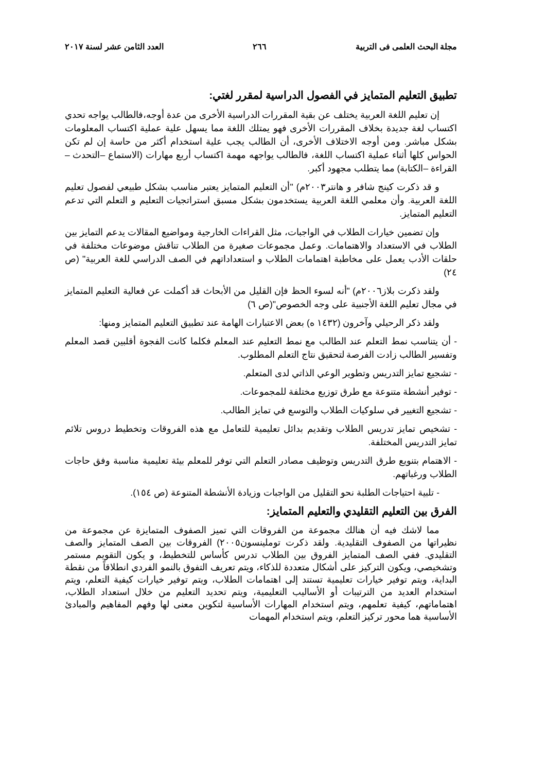مجلة البحث العلمى فى التربية ٢٦٦ العدد الثامن عشر لسنة ٢٠١٧
تطبيق التعليم المتمايز في الفصول الدراسية لمقرر لغتي:
إن تعليم اللغة العربية يختلف عن بقية المقررات الدراسية الأخرى من عدة أوجه،فالطالب يواجه تحدي اكتساب لغة جديدة بخلاف المقررات الأخرى فهو يمتلك اللغة مما يسهل علية عملية اكتساب المعلومات بشكل مباشر. ومن أوجه الاختلاف الأخرى، أن الطالب يجب علية استخدام أكثر من حاسة إن لم تكن الحواس كلها أثناء عملية اكتساب اللغة، فالطالب يواجهه مهمة اكتساب أربع مهارات (الاستماع –التحدث –القراءة –الكتابة) مما يتطلب مجهود أكبر.
و قد ذكرت كينج شافر و هانتر٢٠٠٣م) "أن التعليم المتمايز يعتبر مناسب بشكل طبيعي لفصول تعليم اللغة العربية. وأن معلمي اللغة العربية يستخدمون بشكل مسبق استراتجيات التعليم و التعلم التي تدعم التعليم المتمايز.
وإن تضمين خيارات الطلاب في الواجبات، مثل القراءات الخارجية ومواضيع المقالات يدعم التمايز بين الطلاب في الاستعداد والاهتمامات. وعمل مجموعات صغيرة من الطلاب تناقش موضوعات مختلفة في حلقات الأدب يعمل على مخاطبة اهتمامات الطلاب و استعداداتهم في الصف الدراسي للغة العربية" (ص ٢٤)
ولقد ذكرت بلاز٢٠٠٦م) "أنه لسوء الحظ فإن القليل من الأبحاث قد أكملت عن فعالية التعليم المتمايز في مجال تعليم اللغة الأجنبية على وجه الخصوص"(ص ٦)
ولقد ذكر الرحيلي وآخرون (١٤٣٢ ه) بعض الاعتبارات الهامة عند تطبيق التعليم المتمايز ومنها:
- أن يتناسب نمط التعلم عند الطالب مع نمط التعليم عند المعلم فكلما كانت الفجوة أقلبين قصد المعلم وتفسير الطالب زادت الفرصة لتحقيق نتاج التعلم المطلوب.
- تشجيع تمايز التدريس وتطوير الوعي الذاتي لدى المتعلم.
- توفير أنشطة متنوعة مع طرق توزيع مختلفة للمجموعات.
- تشجيع التغيير في سلوكيات الطلاب والتوسع في تمايز الطالب.
- تشخيص تمايز تدريس الطلاب وتقديم بدائل تعليمية للتعامل مع هذه الفروقات وتخطيط دروس تلائم تمايز التدريس المختلفة.
- الاهتمام بتنويع طرق التدريس وتوظيف مصادر التعلم التي توفر للمعلم بيئة تعليمية مناسبة وفق حاجات الطلاب ورغباتهم.
- تلبية احتياجات الطلبة نحو التقليل من الواجبات وزيادة الأنشطة المتنوعة (ص ١٥٤).
الفرق بين التعليم التقليدي والتعليم المتمايز:
مما لاشك فيه أن هنالك مجموعة من الفروقات التي تميز الصفوف المتمايزة عن مجموعة من نظيراتها من الصفوف التقليدية. ولقد ذكرت توملينسون٢٠٠٥) الفروقات بين الصف المتمايز والصف التقليدي. ففي الصف المتمايز الفروق بين الطلاب تدرس كأساس للتخطيط، و يكون التقويم مستمر وتشخيصي، ويكون التركيز على أشكال متعددة للذكاء، ويتم تعريف التفوق بالنمو الفردي انطلاقاً من نقطة البداية، ويتم توفير خيارات تعليمية تستند إلى اهتمامات الطلاب، ويتم توفير خيارات كيفية التعلم، ويتم استخدام العديد من الترتيبات أو الأساليب التعليمية، ويتم تحديد التعليم من خلال استعداد الطلاب، اهتماماتهم، كيفية تعلمهم، ويتم استخدام المهارات الأساسية لتكوين معنى لها وفهم المفاهيم والمبادئ الأساسية هما محور تركيز التعلم، ويتم استخدام المهمات